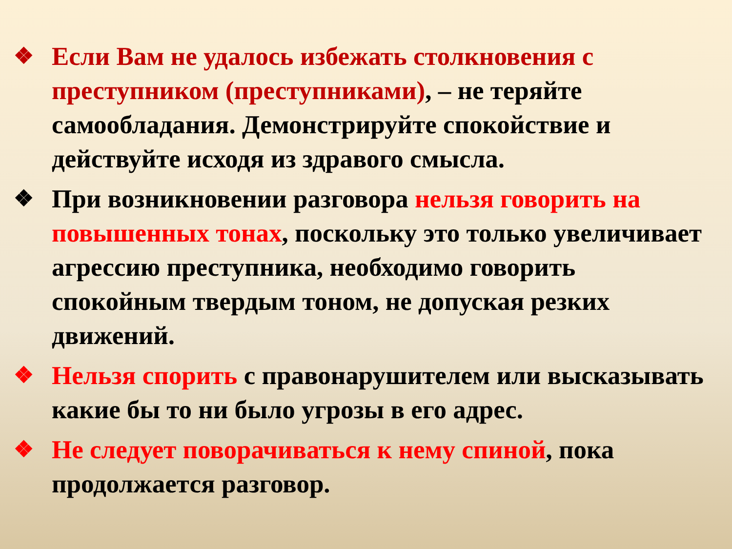❖ Если Вам не удалось избежать столкновения с преступником (преступниками), – не теряйте самообладания. Демонстрируйте спокойствие и действуйте исходя из здравого смысла.
❖ При возникновении разговора нельзя говорить на повышенных тонах, поскольку это только увеличивает агрессию преступника, необходимо говорить спокойным твердым тоном, не допуская резких движений.
❖ Нельзя спорить с правонарушителем или высказывать какие бы то ни было угрозы в его адрес.
❖ Не следует поворачиваться к нему спиной, пока продолжается разговор.